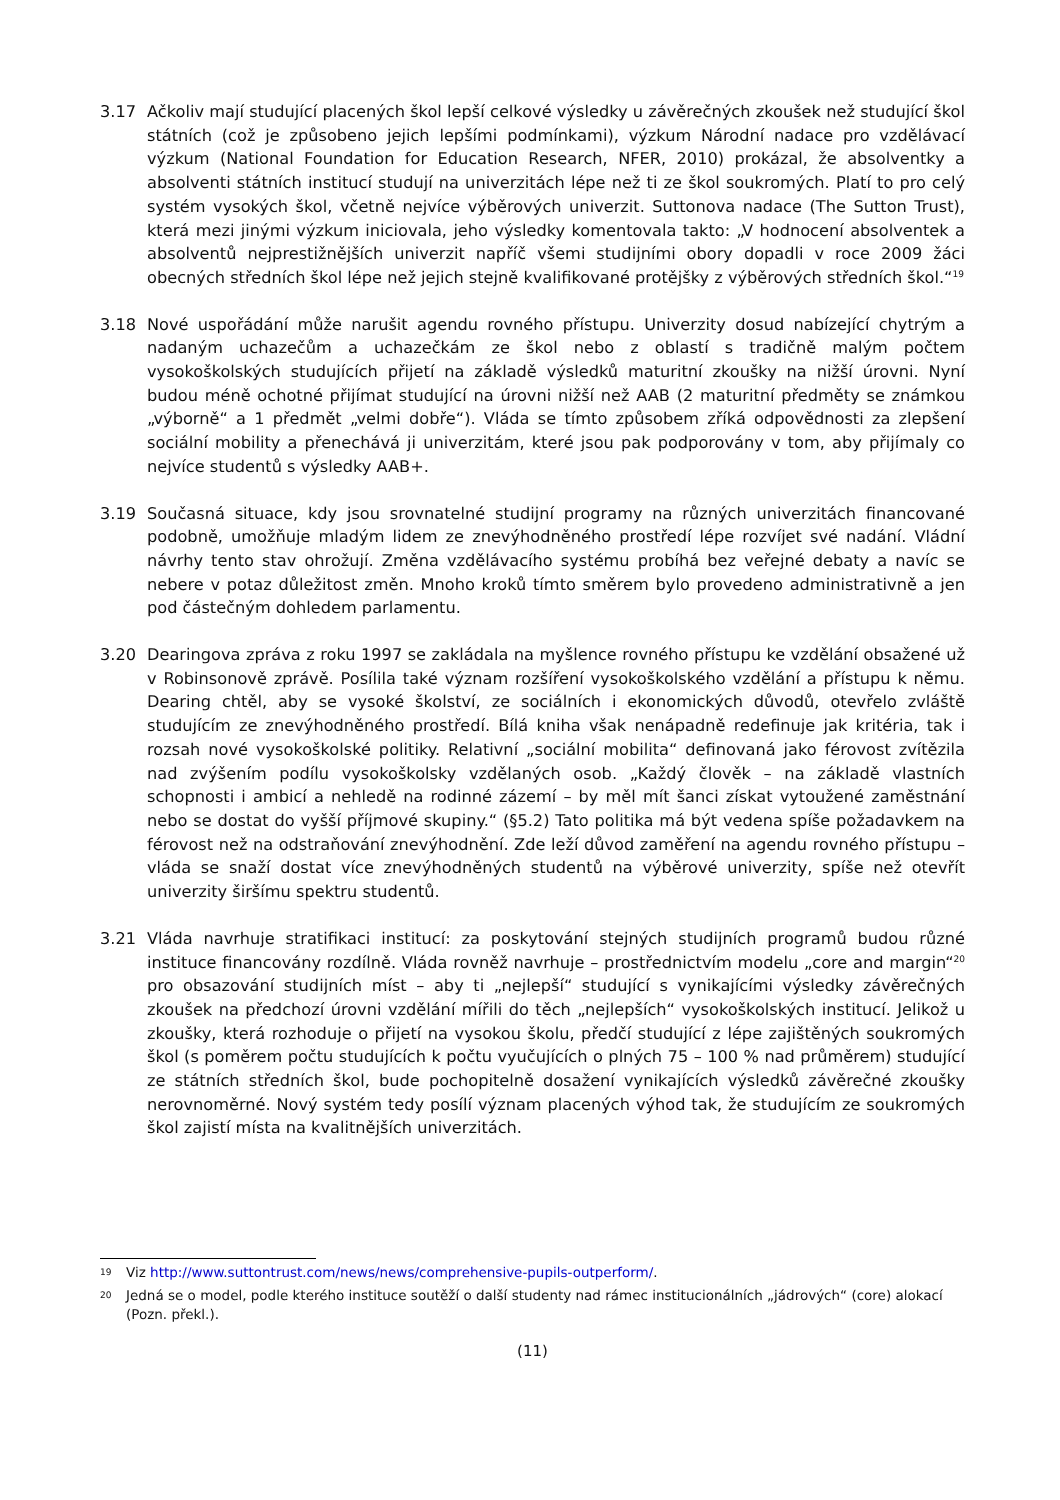3.17 Ačkoliv mají studující placených škol lepší celkové výsledky u závěrečných zkoušek než studující škol státních (což je způsobeno jejich lepšími podmínkami), výzkum Národní nadace pro vzdělávací výzkum (National Foundation for Education Research, NFER, 2010) prokázal, že absolventky a absolventi státních institucí studují na univerzitách lépe než ti ze škol soukromých. Platí to pro celý systém vysokých škol, včetně nejvíce výběrových univerzit. Suttonova nadace (The Sutton Trust), která mezi jinými výzkum iniciovala, jeho výsledky komentovala takto: „V hodnocení absolventek a absolventů nejprestižnějších univerzit napříč všemi studijními obory dopadli v roce 2009 žáci obecných středních škol lépe než jejich stejně kvalifikované protějšky z výběrových středních škol.“<sup>19</sup>
3.18 Nové uspořádání může narušit agendu rovného přístupu. Univerzity dosud nabízející chytrým a nadaným uchazečům a uchazečkám ze škol nebo z oblastí s tradičně malým počtem vysokoškolských studujících přijetí na základě výsledků maturitní zkoušky na nižší úrovni. Nyní budou méně ochotné přijímat studující na úrovni nižší než AAB (2 maturitní předměty se známkou „výborně“ a 1 předmět „velmi dobře“). Vláda se tímto způsobem zříká odpovědnosti za zlepšení sociální mobility a přenechává ji univerzitám, které jsou pak podporovány v tom, aby přijímaly co nejvíce studentů s výsledky AAB+.
3.19 Současná situace, kdy jsou srovnatelné studijní programy na různých univerzitách financované podobně, umožňuje mladým lidem ze znevýhodněného prostředí lépe rozvíjet své nadání. Vládní návrhy tento stav ohrožují. Změna vzdělávacího systému probíhá bez veřejné debaty a navíc se nebere v potaz důležitost změn. Mnoho kroků tímto směrem bylo provedeno administrativně a jen pod částečným dohledem parlamentu.
3.20 Dearingova zpráva z roku 1997 se zakládala na myšlence rovného přístupu ke vzdělání obsažené už v Robinsonově zprávě. Posílila také význam rozšíření vysokoškolského vzdělání a přístupu k němu. Dearing chtěl, aby se vysoké školství, ze sociálních i ekonomických důvodů, otevřelo zvláště studujícím ze znevýhodněného prostředí. Bílá kniha však nenápadně redefinuje jak kritéria, tak i rozsah nové vysokoškolské politiky. Relativní „sociální mobilita“ definovaná jako férovost zvítězila nad zvýšením podílu vysokoškolsky vzdělaných osob. „Každý člověk – na základě vlastních schopnosti i ambicí a nehledě na rodinné zázemí – by měl mít šanci získat vytoužené zaměstnání nebo se dostat do vyšší příjmové skupiny.“ (§5.2) Tato politika má být vedena spíše požadavkem na férovost než na odstraňování znevýhodnění. Zde leží důvod zaměření na agendu rovného přístupu – vláda se snaží dostat více znevýhodněných studentů na výběrové univerzity, spíše než otevřít univerzity širšímu spektru studentů.
3.21 Vláda navrhuje stratifikaci institucí: za poskytování stejných studijních programů budou různé instituce financovány rozdílně. Vláda rovněž navrhuje – prostřednictvím modelu „core and margin“<sup>20</sup> pro obsazování studijních míst – aby ti „nejlepší“ studující s vynikajícími výsledky závěrečných zkoušek na předchozí úrovni vzdělání mířili do těch „nejlepších“ vysokoškolských institucí. Jelikož u zkoušky, která rozhoduje o přijetí na vysokou školu, předčí studující z lépe zajištěných soukromých škol (s poměrem počtu studujících k počtu vyučujících o plných 75 – 100 % nad průměrem) studující ze státních středních škol, bude pochopitelně dosažení vynikajících výsledků závěrečné zkoušky nerovnoměrné. Nový systém tedy posílí význam placených výhod tak, že studujícím ze soukromých škol zajistí místa na kvalitnějších univerzitách.
19
Viz http://www.suttontrust.com/news/news/comprehensive-pupils-outperform/.
20
Jedná se o model, podle kterého instituce soutěží o další studenty nad rámec institucionálních „jádrových“ (core) alokací (Pozn. překl.).
(11)